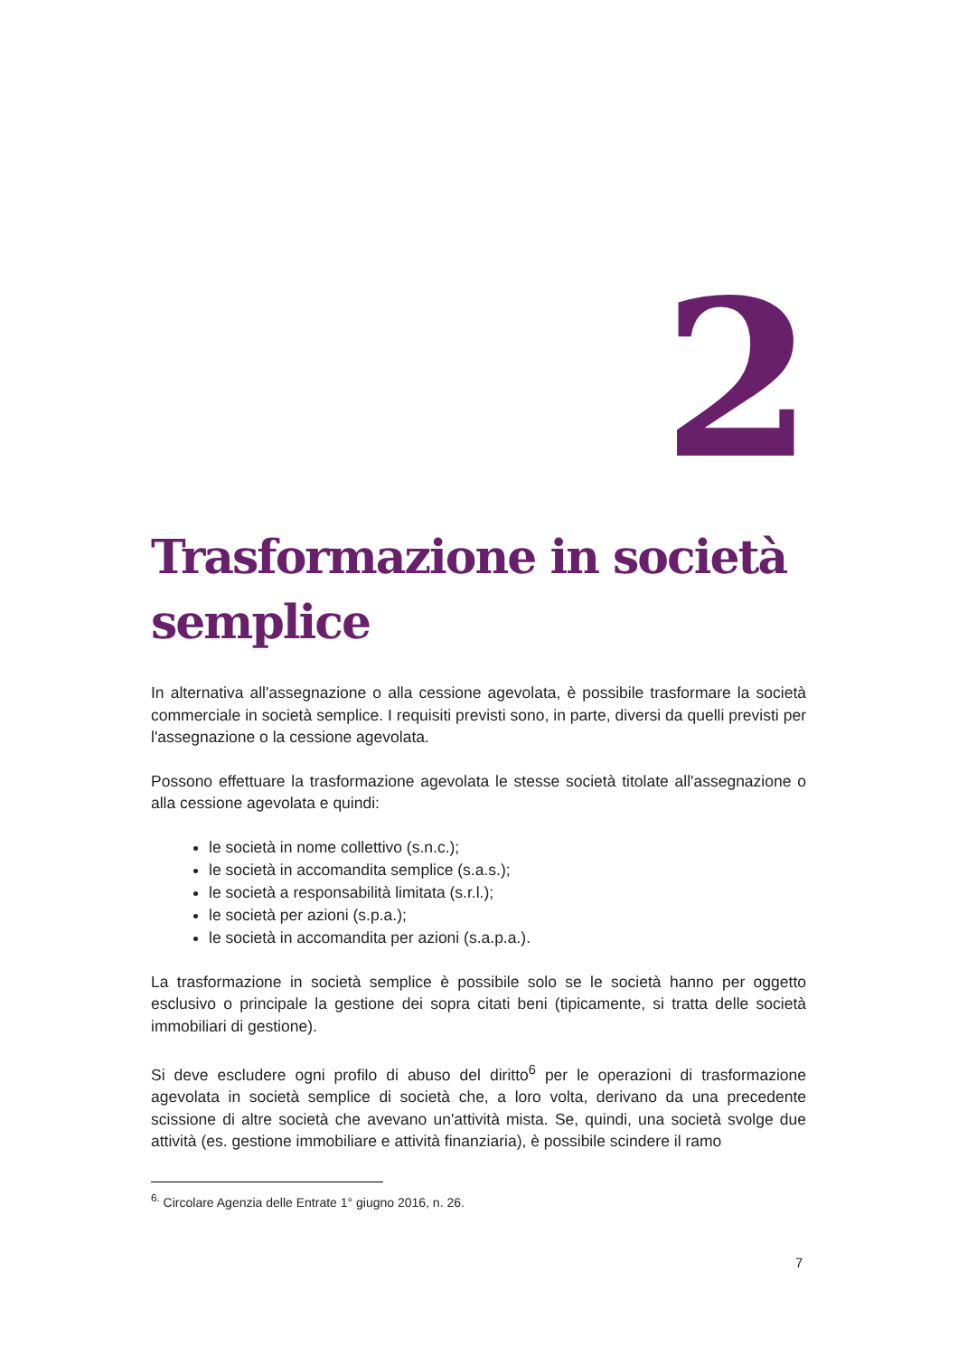2
Trasformazione in società semplice
In alternativa all'assegnazione o alla cessione agevolata, è possibile trasformare la società commerciale in società semplice. I requisiti previsti sono, in parte, diversi da quelli previsti per l'assegnazione o la cessione agevolata.
Possono effettuare la trasformazione agevolata le stesse società titolate all'assegnazione o alla cessione agevolata e quindi:
le società in nome collettivo (s.n.c.);
le società in accomandita semplice (s.a.s.);
le società a responsabilità limitata (s.r.l.);
le società per azioni (s.p.a.);
le società in accomandita per azioni (s.a.p.a.).
La trasformazione in società semplice è possibile solo se le società hanno per oggetto esclusivo o principale la gestione dei sopra citati beni (tipicamente, si tratta delle società immobiliari di gestione).
Si deve escludere ogni profilo di abuso del diritto<sup>6</sup> per le operazioni di trasformazione agevolata in società semplice di società che, a loro volta, derivano da una precedente scissione di altre società che avevano un'attività mista. Se, quindi, una società svolge due attività (es. gestione immobiliare e attività finanziaria), è possibile scindere il ramo
<sup>6.</sup> Circolare Agenzia delle Entrate 1° giugno 2016, n. 26.
7